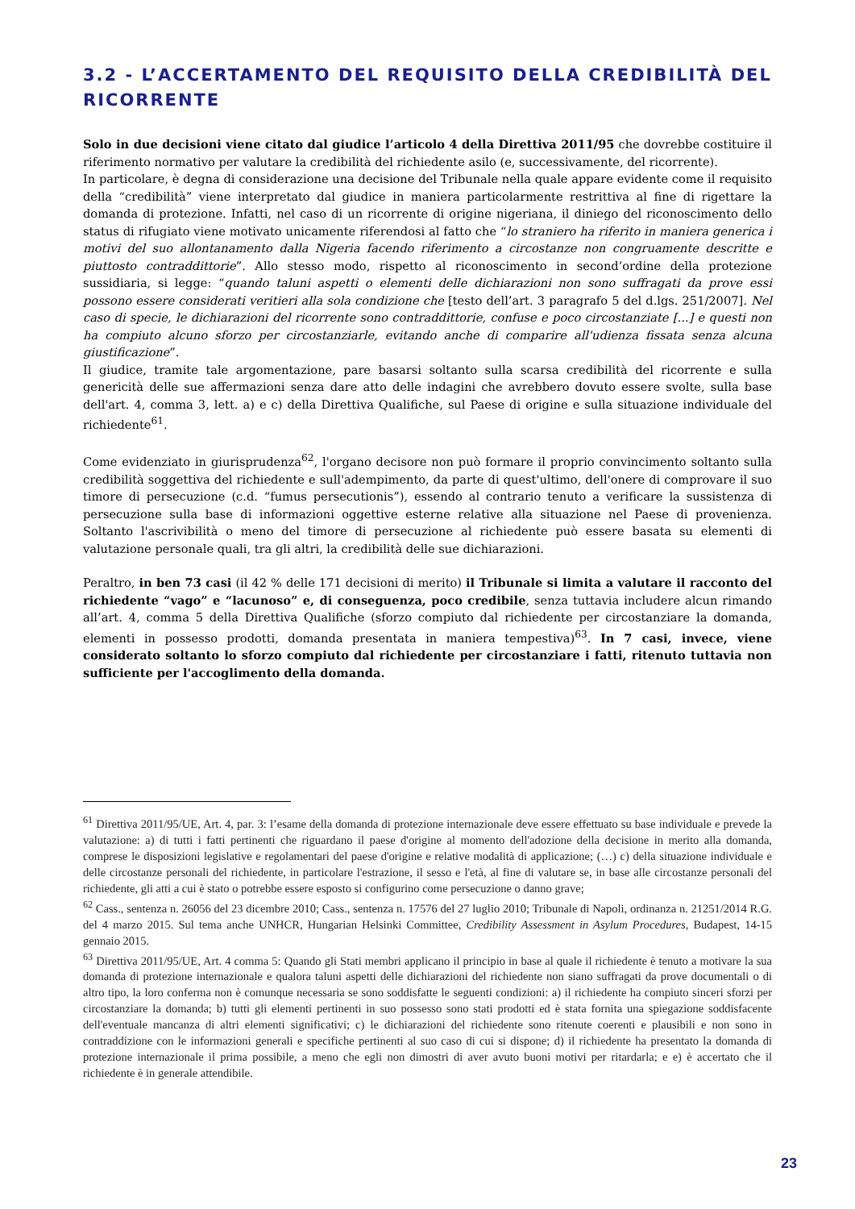3.2 - L’ACCERTAMENTO DEL REQUISITO DELLA CREDIBILITÀ DEL RICORRENTE
Solo in due decisioni viene citato dal giudice l’articolo 4 della Direttiva 2011/95 che dovrebbe costituire il riferimento normativo per valutare la credibilità del richiedente asilo (e, successivamente, del ricorrente).
In particolare, è degna di considerazione una decisione del Tribunale nella quale appare evidente come il requisito della “credibilità” viene interpretato dal giudice in maniera particolarmente restrittiva al fine di rigettare la domanda di protezione. Infatti, nel caso di un ricorrente di origine nigeriana, il diniego del riconoscimento dello status di rifugiato viene motivato unicamente riferendosi al fatto che “lo straniero ha riferito in maniera generica i motivi del suo allontanamento dalla Nigeria facendo riferimento a circostanze non congruamente descritte e piuttosto contraddittorie”. Allo stesso modo, rispetto al riconoscimento in second’ordine della protezione sussidiaria, si legge: “quando taluni aspetti o elementi delle dichiarazioni non sono suffragati da prove essi possono essere considerati veritieri alla sola condizione che [testo dell’art. 3 paragrafo 5 del d.lgs. 251/2007]. Nel caso di specie, le dichiarazioni del ricorrente sono contraddittorie, confuse e poco circostanziate [...] e questi non ha compiuto alcuno sforzo per circostanziarle, evitando anche di comparire all'udienza fissata senza alcuna giustificazione”.
Il giudice, tramite tale argomentazione, pare basarsi soltanto sulla scarsa credibilità del ricorrente e sulla genericità delle sue affermazioni senza dare atto delle indagini che avrebbero dovuto essere svolte, sulla base dell'art. 4, comma 3, lett. a) e c) della Direttiva Qualifiche, sul Paese di origine e sulla situazione individuale del richiedente<sup>61</sup>.
Come evidenziato in giurisprudenza<sup>62</sup>, l'organo decisore non può formare il proprio convincimento soltanto sulla credibilità soggettiva del richiedente e sull'adempimento, da parte di quest'ultimo, dell'onere di comprovare il suo timore di persecuzione (c.d. “fumus persecutionis”), essendo al contrario tenuto a verificare la sussistenza di persecuzione sulla base di informazioni oggettive esterne relative alla situazione nel Paese di provenienza. Soltanto l'ascrivibilità o meno del timore di persecuzione al richiedente può essere basata su elementi di valutazione personale quali, tra gli altri, la credibilità delle sue dichiarazioni.
Peraltro, in ben 73 casi (il 42 % delle 171 decisioni di merito) il Tribunale si limita a valutare il racconto del richiedente “vago” e “lacunoso” e, di conseguenza, poco credibile, senza tuttavia includere alcun rimando all’art. 4, comma 5 della Direttiva Qualifiche (sforzo compiuto dal richiedente per circostanziare la domanda, elementi in possesso prodotti, domanda presentata in maniera tempestiva)<sup>63</sup>. In 7 casi, invece, viene considerato soltanto lo sforzo compiuto dal richiedente per circostanziare i fatti, ritenuto tuttavia non sufficiente per l'accoglimento della domanda.
<sup>61</sup> Direttiva 2011/95/UE, Art. 4, par. 3: l’esame della domanda di protezione internazionale deve essere effettuato su base individuale e prevede la valutazione: a) di tutti i fatti pertinenti che riguardano il paese d'origine al momento dell'adozione della decisione in merito alla domanda, comprese le disposizioni legislative e regolamentari del paese d'origine e relative modalità di applicazione; (…) c) della situazione individuale e delle circostanze personali del richiedente, in particolare l'estrazione, il sesso e l'età, al fine di valutare se, in base alle circostanze personali del richiedente, gli atti a cui è stato o potrebbe essere esposto si configurino come persecuzione o danno grave;
<sup>62</sup> Cass., sentenza n. 26056 del 23 dicembre 2010; Cass., sentenza n. 17576 del 27 luglio 2010; Tribunale di Napoli, ordinanza n. 21251/2014 R.G. del 4 marzo 2015. Sul tema anche UNHCR, Hungarian Helsinki Committee, Credibility Assessment in Asylum Procedures, Budapest, 14-15 gennaio 2015.
<sup>63</sup> Direttiva 2011/95/UE, Art. 4 comma 5: Quando gli Stati membri applicano il principio in base al quale il richiedente è tenuto a motivare la sua domanda di protezione internazionale e qualora taluni aspetti delle dichiarazioni del richiedente non siano suffragati da prove documentali o di altro tipo, la loro conferma non è comunque necessaria se sono soddisfatte le seguenti condizioni: a) il richiedente ha compiuto sinceri sforzi per circostanziare la domanda; b) tutti gli elementi pertinenti in suo possesso sono stati prodotti ed è stata fornita una spiegazione soddisfacente dell'eventuale mancanza di altri elementi significativi; c) le dichiarazioni del richiedente sono ritenute coerenti e plausibili e non sono in contraddizione con le informazioni generali e specifiche pertinenti al suo caso di cui si dispone; d) il richiedente ha presentato la domanda di protezione internazionale il prima possibile, a meno che egli non dimostri di aver avuto buoni motivi per ritardarla; e e) è accertato che il richiedente è in generale attendibile.
23